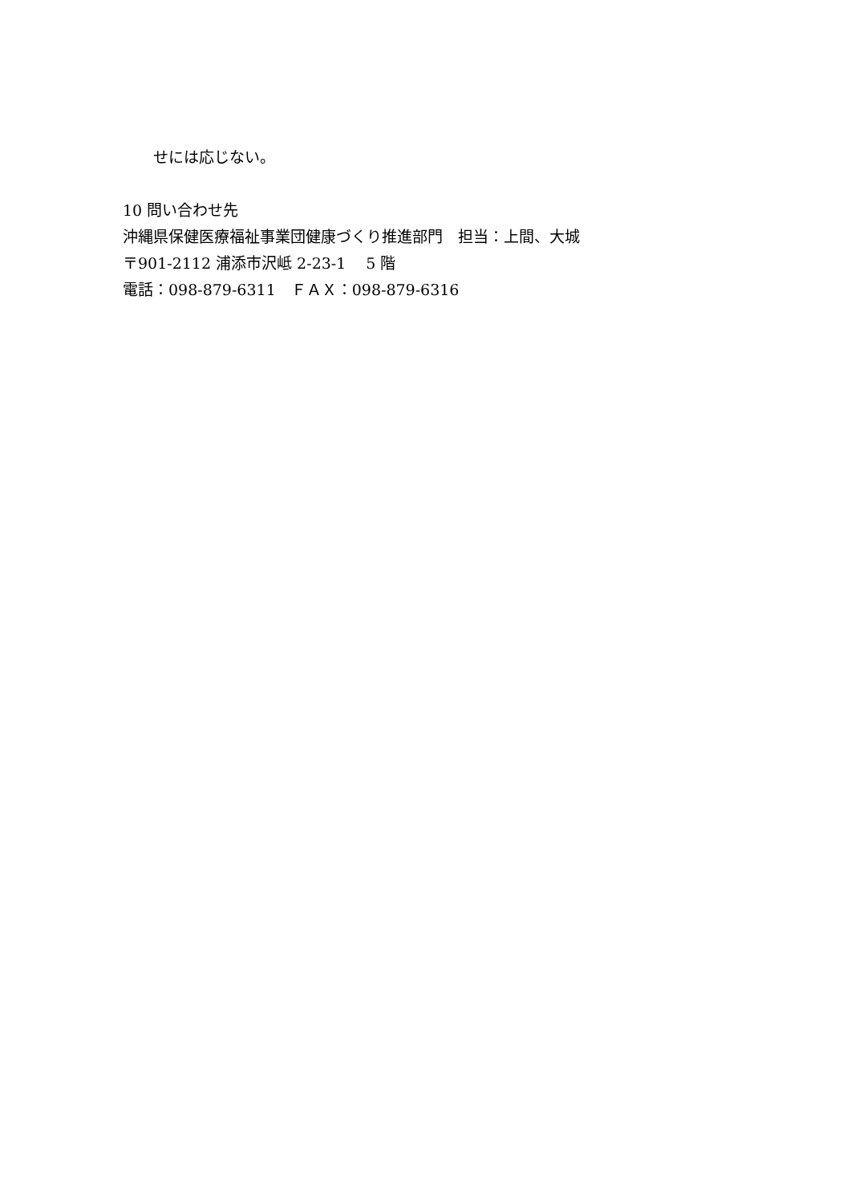せには応じない。
10 問い合わせ先
沖縄県保健医療福祉事業団健康づくり推進部門　担当：上間、大城
〒901-2112 浦添市沢岻 2-23-1　 5 階
電話：098-879-6311　ＦＡＸ：098-879-6316